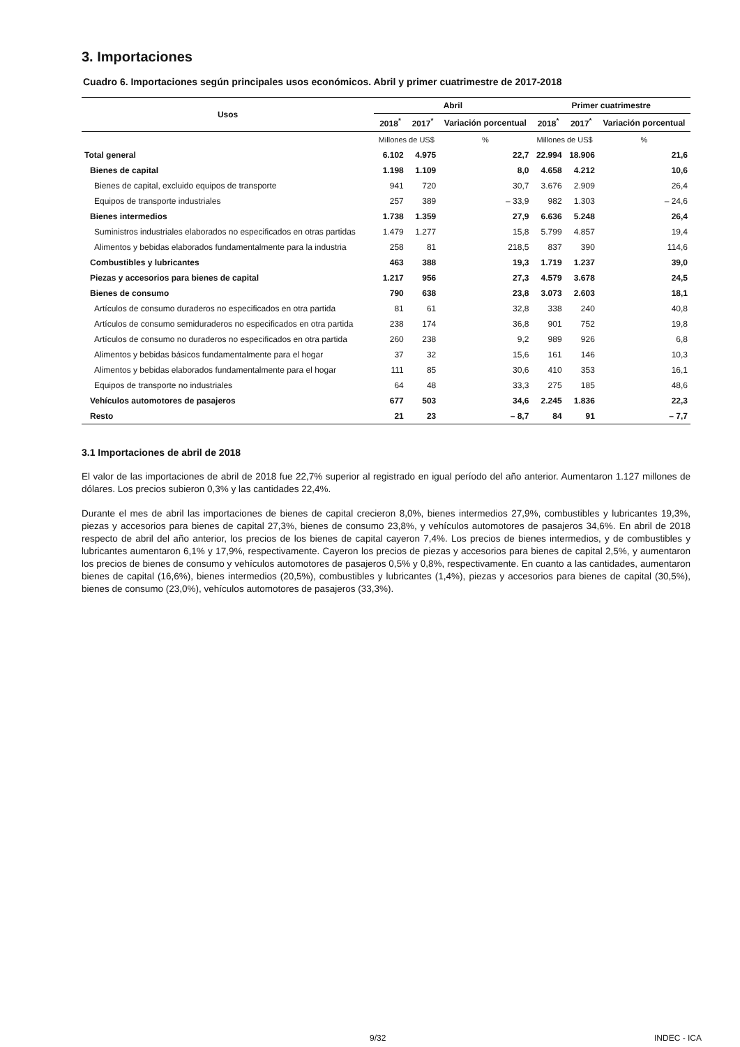3. Importaciones
Cuadro 6. Importaciones según principales usos económicos. Abril y primer cuatrimestre de 2017-2018
| Usos | Abril | | | Primer cuatrimestre | | |
| --- | --- | --- | --- | --- | --- | --- |
| | 2018<sup>*</sup> | 2017<sup>*</sup> | Variación porcentual | 2018<sup>*</sup> | 2017<sup>*</sup> | Variación porcentual |
| | Millones de US$ | | % | Millones de US$ | | % |
| Total general | 6.102 | 4.975 | 22,7 | 22.994 | 18.906 | 21,6 |
| Bienes de capital | 1.198 | 1.109 | 8,0 | 4.658 | 4.212 | 10,6 |
| Bienes de capital, excluido equipos de transporte | 941 | 720 | 30,7 | 3.676 | 2.909 | 26,4 |
| Equipos de transporte industriales | 257 | 389 | – 33,9 | 982 | 1.303 | – 24,6 |
| Bienes intermedios | 1.738 | 1.359 | 27,9 | 6.636 | 5.248 | 26,4 |
| Suministros industriales elaborados no especificados en otras partidas | 1.479 | 1.277 | 15,8 | 5.799 | 4.857 | 19,4 |
| Alimentos y bebidas elaborados fundamentalmente para la industria | 258 | 81 | 218,5 | 837 | 390 | 114,6 |
| Combustibles y lubricantes | 463 | 388 | 19,3 | 1.719 | 1.237 | 39,0 |
| Piezas y accesorios para bienes de capital | 1.217 | 956 | 27,3 | 4.579 | 3.678 | 24,5 |
| Bienes de consumo | 790 | 638 | 23,8 | 3.073 | 2.603 | 18,1 |
| Artículos de consumo duraderos no especificados en otra partida | 81 | 61 | 32,8 | 338 | 240 | 40,8 |
| Artículos de consumo semiduraderos no especificados en otra partida | 238 | 174 | 36,8 | 901 | 752 | 19,8 |
| Artículos de consumo no duraderos no especificados en otra partida | 260 | 238 | 9,2 | 989 | 926 | 6,8 |
| Alimentos y bebidas básicos fundamentalmente para el hogar | 37 | 32 | 15,6 | 161 | 146 | 10,3 |
| Alimentos y bebidas elaborados fundamentalmente para el hogar | 111 | 85 | 30,6 | 410 | 353 | 16,1 |
| Equipos de transporte no industriales | 64 | 48 | 33,3 | 275 | 185 | 48,6 |
| Vehículos automotores de pasajeros | 677 | 503 | 34,6 | 2.245 | 1.836 | 22,3 |
| Resto | 21 | 23 | – 8,7 | 84 | 91 | – 7,7 |
3.1 Importaciones de abril de 2018
El valor de las importaciones de abril de 2018 fue 22,7% superior al registrado en igual período del año anterior. Aumentaron 1.127 millones de dólares. Los precios subieron 0,3% y las cantidades 22,4%.
Durante el mes de abril las importaciones de bienes de capital crecieron 8,0%, bienes intermedios 27,9%, combustibles y lubricantes 19,3%, piezas y accesorios para bienes de capital 27,3%, bienes de consumo 23,8%, y vehículos automotores de pasajeros 34,6%. En abril de 2018 respecto de abril del año anterior, los precios de los bienes de capital cayeron 7,4%. Los precios de bienes intermedios, y de combustibles y lubricantes aumentaron 6,1% y 17,9%, respectivamente. Cayeron los precios de piezas y accesorios para bienes de capital 2,5%, y aumentaron los precios de bienes de consumo y vehículos automotores de pasajeros 0,5% y 0,8%, respectivamente. En cuanto a las cantidades, aumentaron bienes de capital (16,6%), bienes intermedios (20,5%), combustibles y lubricantes (1,4%), piezas y accesorios para bienes de capital (30,5%), bienes de consumo (23,0%), vehículos automotores de pasajeros (33,3%).
9/32 INDEC - ICA